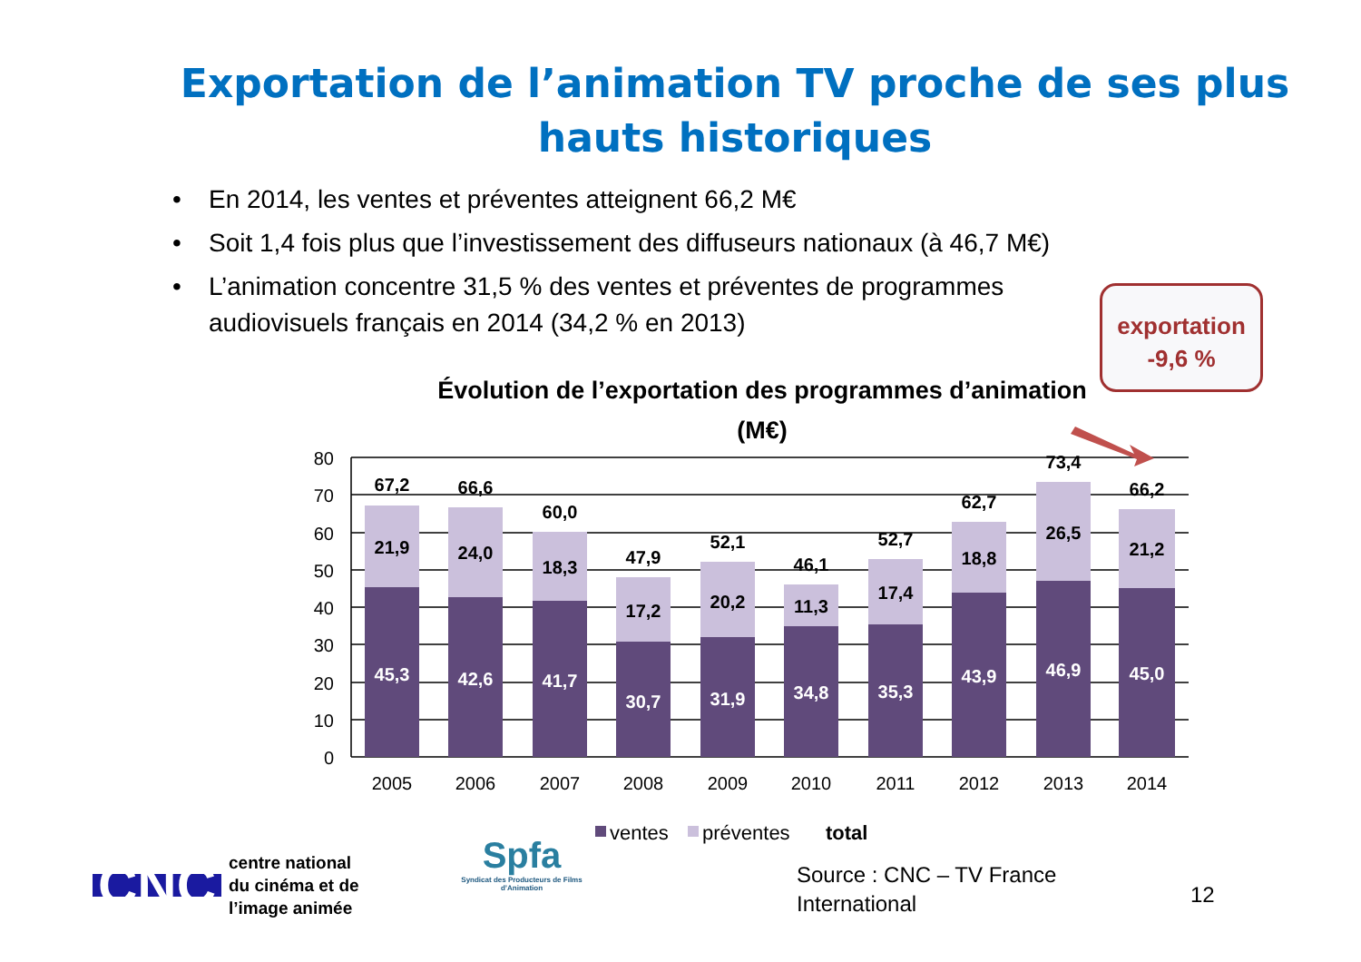Exportation de l’animation TV proche de ses plus hauts historiques
• En 2014, les ventes et préventes atteignent 66,2 M€
• Soit 1,4 fois plus que l’investissement des diffuseurs nationaux (à 46,7 M€)
• L’animation concentre 31,5 % des ventes et préventes de programmes audiovisuels français en 2014 (34,2 % en 2013)
exportation
-9,6 %
Évolution de l’exportation des programmes d’animation (M€)
80
70
60
50
40
30
20
10
0
2005
2006
2007
2008
2009
2010
2011
2012
2013
2014
67,2
66,6
60,0
47,9
52,1
46,1
52,7
62,7
73,4
66,2
21,9
24,0
18,3
17,2
20,2
11,3
17,4
18,8
26,5
21,2
45,3
42,6
41,7
30,7
31,9
34,8
35,3
43,9
46,9
45,0
ventes
préventes
total
CNC
centre national
du cinéma et de
l’image animée
Spfa
Syndicat des Producteurs de Films d’Animation
Source : CNC – TV France
International
12